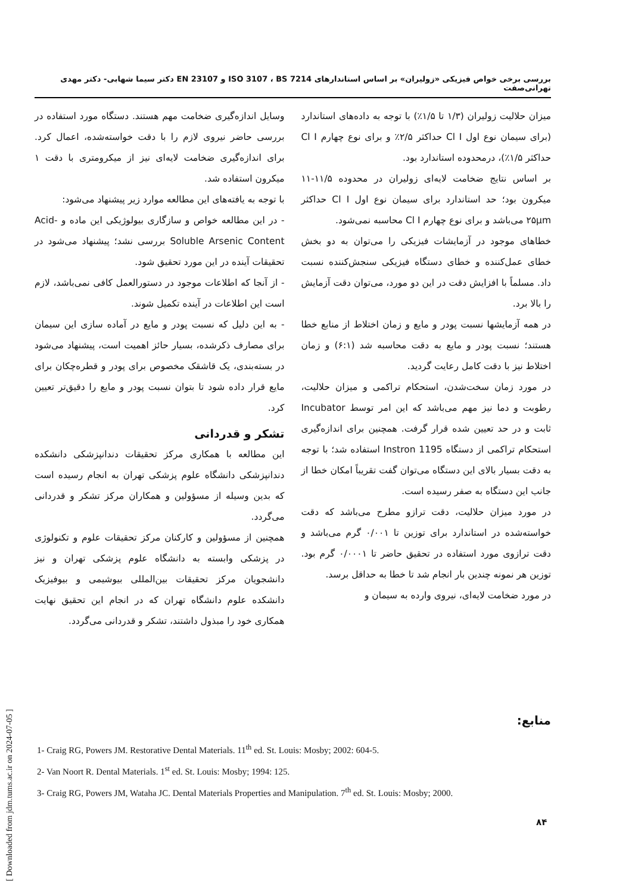بررسی برخی خواص فیزیکی «زولیران» بر اساس استاندارهای ISO 3107 ، BS 7214 و EN 23107 دکتر سیما شهابی- دکتر مهدی تهرانی‌صفت
میزان حلالیت زولیران (۱/۳ تا ۱/۵٪) با توجه به داده‌های استاندارد (برای سیمان نوع اول Cl I حداکثر ۲/۵٪ و برای نوع چهارم Cl I حداکثر ۱/۵٪)، درمحدوده استاندارد بود.
بر اساس نتایج ضخامت لایه‌ای زولیران در محدوده ۱۱/۵-۱۱ میکرون بود؛ حد استاندارد برای سیمان نوع اول Cl I حداکثر ۲۵µm می‌باشد و برای نوع چهارم Cl I محاسبه نمی‌شود.
خطاهای موجود در آزمایشات فیزیکی را می‌توان به دو بخش خطای عمل‌کننده و خطای دستگاه فیزیکی سنجش‌کننده نسبت داد. مسلماً با افزایش دقت در این دو مورد، می‌توان دقت آزمایش را بالا برد.
در همه آزمایشها نسبت پودر و مایع و زمان اختلاط از منابع خطا هستند؛ نسبت پودر و مایع به دقت محاسبه شد (۶:۱) و زمان اختلاط نیز با دقت کامل رعایت گردید.
در مورد زمان سخت‌شدن، استحکام تراکمی و میزان حلالیت، رطوبت و دما نیز مهم می‌باشد که این امر توسط Incubator ثابت و در حد تعیین شده قرار گرفت. همچنین برای اندازه‌گیری استحکام تراکمی از دستگاه Instron 1195 استفاده شد؛ با توجه به دقت بسیار بالای این دستگاه می‌توان گفت تقریباً امکان خطا از جانب این دستگاه به صفر رسیده است.
در مورد میزان حلالیت، دقت ترازو مطرح می‌باشد که دقت خواسته‌شده در استاندارد برای توزین تا ۰/۰۰۱ گرم می‌باشد و دقت ترازوی مورد استفاده در تحقیق حاضر تا ۰/۰۰۰۱ گرم بود. توزین هر نمونه چندین بار انجام شد تا خطا به حداقل برسد.
در مورد ضخامت لایه‌ای، نیروی وارده به سیمان و
وسایل اندازه‌گیری ضخامت مهم هستند. دستگاه مورد استفاده در بررسی حاضر نیروی لازم را با دقت خواسته‌شده، اعمال کرد. برای اندازه‌گیری ضخامت لایه‌ای نیز از میکرومتری با دقت ۱ میکرون استفاده شد.
با توجه به یافته‌های این مطالعه موارد زیر پیشنهاد می‌شود:
- در این مطالعه خواص و سازگاری بیولوژیکی این ماده و Acid-Soluble Arsenic Content بررسی نشد؛ پیشنهاد می‌شود در تحقیقات آینده در این مورد تحقیق شود.
- از آنجا که اطلاعات موجود در دستورالعمل کافی نمی‌باشد، لازم است این اطلاعات در آینده تکمیل شوند.
- به این دلیل که نسبت پودر و مایع در آماده سازی این سیمان برای مصارف ذکرشده، بسیار حائز اهمیت است، پیشنهاد می‌شود در بسته‌بندی، یک قاشقک مخصوص برای پودر و قطره‌چکان برای مایع قرار داده شود تا بتوان نسبت پودر و مایع را دقیق‌تر تعیین کرد.
تشکر و قدردانی
این مطالعه با همکاری مرکز تحقیقات دندانپزشکی دانشکده دندانپزشکی دانشگاه علوم پزشکی تهران به انجام رسیده است که بدین وسیله از مسؤولین و همکاران مرکز تشکر و قدردانی می‌گردد.
همچنین از مسؤولین و کارکنان مرکز تحقیقات علوم و تکنولوژی در پزشکی وابسته به دانشگاه علوم پزشکی تهران و نیز دانشجویان مرکز تحقیقات بین‌المللی بیوشیمی و بیوفیزیک دانشکده علوم دانشگاه تهران که در انجام این تحقیق نهایت همکاری خود را مبذول داشتند، تشکر و قدردانی می‌گردد.
منابع:
1- Craig RG, Powers JM. Restorative Dental Materials. 11<sup>th</sup> ed. St. Louis: Mosby; 2002: 604-5.
2- Van Noort R. Dental Materials. 1<sup>st</sup> ed. St. Louis: Mosby; 1994: 125.
3- Craig RG, Powers JM, Wataha JC. Dental Materials Properties and Manipulation. 7<sup>th</sup> ed. St. Louis: Mosby; 2000.
۸۴
[ Downloaded from jdm.tums.ac.ir on 2024-07-05 ]